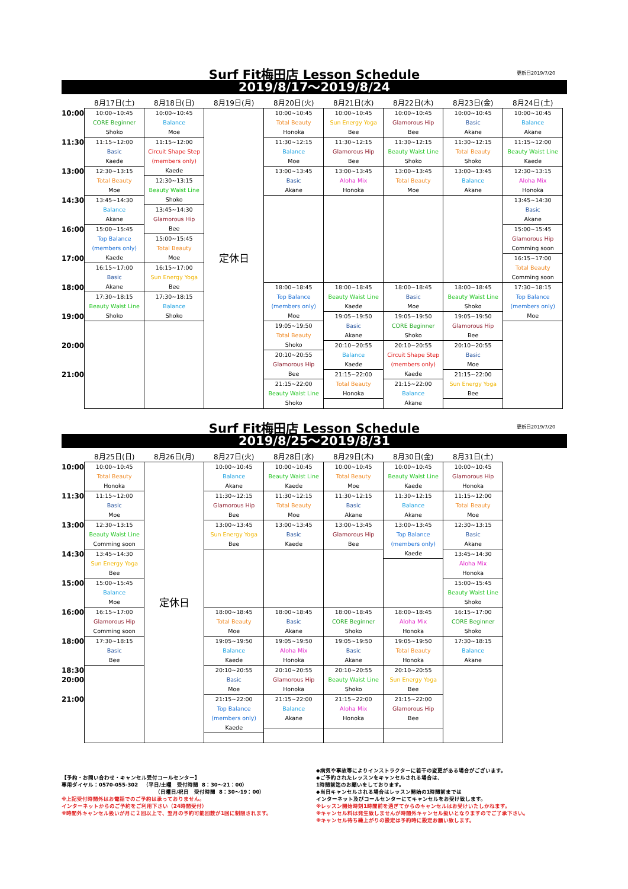Surf Fit梅田店 Lesson Schedule 更新日2019/7/20
2019/8/17～2019/8/24
| | 8月17日(土) | 8月18日(日) | 8月19日(月) | 8月20日(火) | 8月21日(水) | 8月22日(木) | 8月23日(金) | 8月24日(土) |
| --- | --- | --- | --- | --- | --- | --- | --- | --- |
| 10:00 | 10:00~10:45 CORE Beginner Shoko | 10:00~10:45 Balance Moe | 定休日 | 10:00~10:45 Total Beauty Honoka | 10:00~10:45 Sun Energy Yoga Bee | 10:00~10:45 Glamorous Hip Bee | 10:00~10:45 Basic Akane | 10:00~10:45 Balance Akane |
| 11:30 | 11:15~12:00 Basic Kaede | 11:15~12:00 Circuit Shape Step (members only) Kaede | | 11:30~12:15 Balance Moe | 11:30~12:15 Glamorous Hip Bee | 11:30~12:15 Beauty Waist Line Shoko | 11:30~12:15 Total Beauty Shoko | 11:15~12:00 Beauty Waist Line Kaede |
| 13:00 | 12:30~13:15 Total Beauty Moe | | | 13:00~13:45 Basic Akane | 13:00~13:45 Aloha Mix Honoka | 13:00~13:45 Total Beauty Moe | 13:00~13:45 Balance Akane | 12:30~13:15 Aloha Mix Honoka |
| | | 12:30~13:15 Beauty Waist Line Shoko | | | | | | |
| 14:30 | 13:45~14:30 Balance Akane | | | | | | | 13:45~14:30 Basic Akane |
| | | 13:45~14:30 Glamorous Hip Bee | | | | | | |
| 16:00 | 15:00~15:45 Top Balance (members only) Kaede | | | | | | | 15:00~15:45 Glamorous Hip Comming soon |
| | | 15:00~15:45 Total Beauty Moe | | | | | | |
| 17:00 | | | | | | | | 16:15~17:00 Total Beauty Comming soon |
| | 16:15~17:00 Basic Akane | 16:15~17:00 Sun Energy Yoga Bee | | | | | | |
| 18:00 | | | | 18:00~18:45 Top Balance (members only) Moe | 18:00~18:45 Beauty Waist Line Kaede | 18:00~18:45 Basic Moe | 18:00~18:45 Beauty Waist Line Shoko | 17:30~18:15 Top Balance (members only) Moe |
| | 17:30~18:15 Beauty Waist Line Shoko | 17:30~18:15 Balance Shoko | | | | | | |
| 19:00 | | | | | 19:05~19:50 Basic Akane | 19:05~19:50 CORE Beginner Shoko | 19:05~19:50 Glamorous Hip Bee | |
| | | | | 19:05~19:50 Total Beauty Shoko | | | | |
| 20:00 | | | | | 20:10~20:55 Balance Kaede | 20:10~20:55 Circuit Shape Step (members only) Kaede | 20:10~20:55 Basic Moe | |
| | | | | 20:10~20:55 Glamorous Hip Bee | | | | |
| 21:00 | | | | | 21:15~22:00 Total Beauty Honoka | | 21:15~22:00 Sun Energy Yoga Bee | |
| | | | | 21:15~22:00 Beauty Waist Line Shoko | | 21:15~22:00 Balance Akane | | |
Surf Fit梅田店 Lesson Schedule 更新日2019/7/20
2019/8/25～2019/8/31
| | 8月25日(日) | 8月26日(月) | 8月27日(火) | 8月28日(水) | 8月29日(木) | 8月30日(金) | 8月31日(土) |
| --- | --- | --- | --- | --- | --- | --- | --- |
| 10:00 | 10:00~10:45 Total Beauty Honoka | 定休日 | 10:00~10:45 Balance Akane | 10:00~10:45 Beauty Waist Line Kaede | 10:00~10:45 Total Beauty Moe | 10:00~10:45 Beauty Waist Line Kaede | 10:00~10:45 Glamorous Hip Honoka |
| 11:30 | 11:15~12:00 Basic Moe | | 11:30~12:15 Glamorous Hip Bee | 11:30~12:15 Total Beauty Moe | 11:30~12:15 Basic Akane | 11:30~12:15 Balance Akane | 11:15~12:00 Total Beauty Moe |
| 13:00 | 12:30~13:15 Beauty Waist Line Comming soon | | 13:00~13:45 Sun Energy Yoga Bee | 13:00~13:45 Basic Kaede | 13:00~13:45 Glamorous Hip Bee | 13:00~13:45 Top Balance (members only) Kaede | 12:30~13:15 Basic Akane |
| 14:30 | 13:45~14:30 Sun Energy Yoga Bee | | | | | | 13:45~14:30 Aloha Mix Honoka |
| 15:00 | 15:00~15:45 Balance Moe | | | | | | 15:00~15:45 Beauty Waist Line Shoko |
| 16:00 | 16:15~17:00 Glamorous Hip Comming soon | | | | | | 16:15~17:00 CORE Beginner Shoko |
| | | | 18:00~18:45 Total Beauty Moe | 18:00~18:45 Basic Akane | 18:00~18:45 CORE Beginner Shoko | 18:00~18:45 Aloha Mix Honoka | |
| 18:00 | 17:30~18:15 Basic Bee | | | | | | 17:30~18:15 Balance Akane |
| | | | 19:05~19:50 Balance Kaede | 19:05~19:50 Aloha Mix Honoka | 19:05~19:50 Basic Akane | 19:05~19:50 Total Beauty Honoka | |
| 18:30 | | | | | | | |
| | | | 20:10~20:55 Basic Moe | 20:10~20:55 Glamorous Hip Honoka | 20:10~20:55 Beauty Waist Line Shoko | 20:10~20:55 Sun Energy Yoga Bee | |
| 20:00 | | | | | | | |
| | | | 21:15~22:00 Top Balance (members only) Kaede | 21:15~22:00 Balance Akane | 21:15~22:00 Aloha Mix Honoka | 21:15~22:00 Glamorous Hip Bee | |
| 21:00 | | | | | | | |
【予約・お問い合わせ・キャンセル受付コールセンター】
専用ダイヤル：0570-055-302 （平日/土曜 受付時間 8：30～21：00）
（日曜日/祝日 受付時間 8：30～19：00）
※上記受付時間外はお電話でのご予約は承っておりません。
インターネットからのご予約をご利用下さい（24時間受付）
※時間外キャンセル扱いが月に２回以上で、翌月の予約可能回数が1回に制限されます。
◆病気や事故等によりインストラクターに若干の変更がある場合がございます。
◆ご予約されたレッスンをキャンセルされる場合は、
1時間前迄のお願いをしております。
◆当日キャンセルされる場合はレッスン開始の1時間前までは
インターネット及びコールセンターにてキャンセルをお受け致します。
※レッスン開始時刻1時間前を過ぎてからのキャンセルはお受けいたしかねます。
※キャンセル料は発生致しませんが時間外キャンセル扱いとなりますのでご了承下さい。
※キャンセル待ち繰上がりの設定は予約時に設定お願い致します。